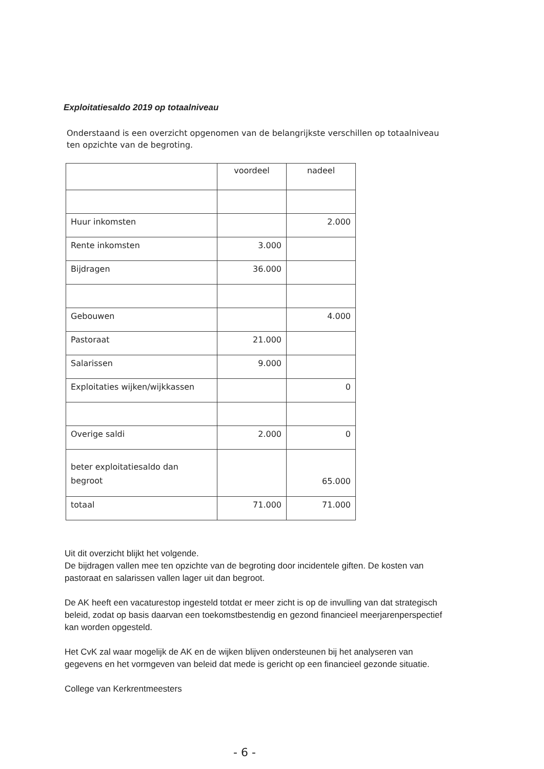Exploitatiesaldo 2019 op totaalniveau
Onderstaand is een overzicht opgenomen van de belangrijkste verschillen op totaalniveau ten opzichte van de begroting.
| | voordeel | nadeel |
| --- | --- | --- |
| Huur inkomsten | | 2.000 |
| Rente inkomsten | 3.000 | |
| Bijdragen | 36.000 | |
| Gebouwen | | 4.000 |
| Pastoraat | 21.000 | |
| Salarissen | 9.000 | |
| Exploitaties wijken/wijkkassen | | 0 |
| Overige saldi | 2.000 | 0 |
| beter exploitatiesaldo dan begroot | | 65.000 |
| totaal | 71.000 | 71.000 |
Uit dit overzicht blijkt het volgende.
De bijdragen vallen mee ten opzichte van de begroting door incidentele giften. De kosten van pastoraat en salarissen vallen lager uit dan begroot.
De AK heeft een vacaturestop ingesteld totdat er meer zicht is op de invulling van dat strategisch beleid, zodat op basis daarvan een toekomstbestendig en gezond financieel meerjarenperspectief kan worden opgesteld.
Het CvK zal waar mogelijk de AK en de wijken blijven ondersteunen bij het analyseren van gegevens en het vormgeven van beleid dat mede is gericht op een financieel gezonde situatie.
College van Kerkrentmeesters
- 6 -